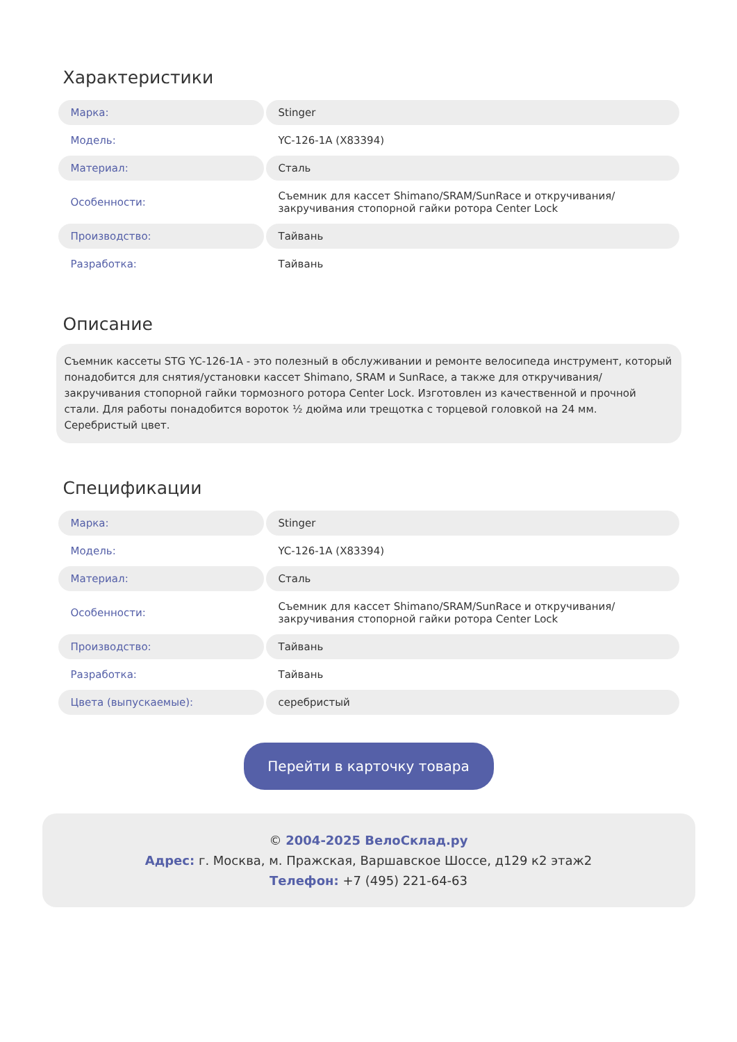Характеристики
| Марка: | Stinger |
| Модель: | YC-126-1A (X83394) |
| Материал: | Сталь |
| Особенности: | Съемник для кассет Shimano/SRAM/SunRace и откручивания/закручивания стопорной гайки ротора Center Lock |
| Производство: | Тайвань |
| Разработка: | Тайвань |
Описание
Съемник кассеты STG YC-126-1A - это полезный в обслуживании и ремонте велосипеда инструмент, который понадобится для снятия/установки кассет Shimano, SRAM и SunRace, а также для откручивания/закручивания стопорной гайки тормозного ротора Center Lock. Изготовлен из качественной и прочной стали. Для работы понадобится вороток ½ дюйма или трещотка с торцевой головкой на 24 мм. Серебристый цвет.
Спецификации
| Марка: | Stinger |
| Модель: | YC-126-1A (X83394) |
| Материал: | Сталь |
| Особенности: | Съемник для кассет Shimano/SRAM/SunRace и откручивания/закручивания стопорной гайки ротора Center Lock |
| Производство: | Тайвань |
| Разработка: | Тайвань |
| Цвета (выпускаемые): | серебристый |
Перейти в карточку товара
© 2004-2025 ВелоСклад.ру
Адрес: г. Москва, м. Пражская, Варшавское Шоссе, д129 к2 этаж2
Телефон: +7 (495) 221-64-63